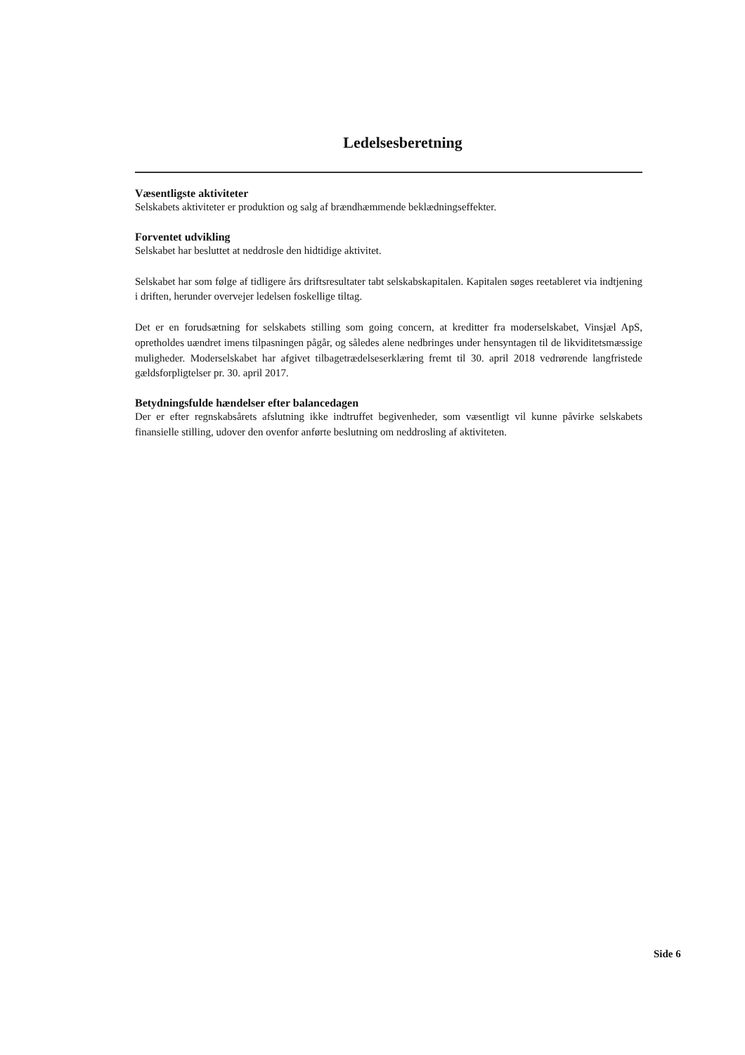Ledelsesberetning
Væsentligste aktiviteter
Selskabets aktiviteter er produktion og salg af brændhæmmende beklædningseffekter.
Forventet udvikling
Selskabet har besluttet at neddrosle den hidtidige aktivitet.
Selskabet har som følge af tidligere års driftsresultater tabt selskabskapitalen. Kapitalen søges reetableret via indtjening i driften, herunder overvejer ledelsen foskellige tiltag.
Det er en forudsætning for selskabets stilling som going concern, at kreditter fra moderselskabet, Vinsjæl ApS, opretholdes uændret imens tilpasningen pågår, og således alene nedbringes under hensyntagen til de likviditetsmæssige muligheder. Moderselskabet har afgivet tilbagetrædelseserklæring fremt til 30. april 2018 vedrørende langfristede gældsforpligtelser pr. 30. april 2017.
Betydningsfulde hændelser efter balancedagen
Der er efter regnskabsårets afslutning ikke indtruffet begivenheder, som væsentligt vil kunne påvirke selskabets finansielle stilling, udover den ovenfor anførte beslutning om neddrosling af aktiviteten.
Side 6